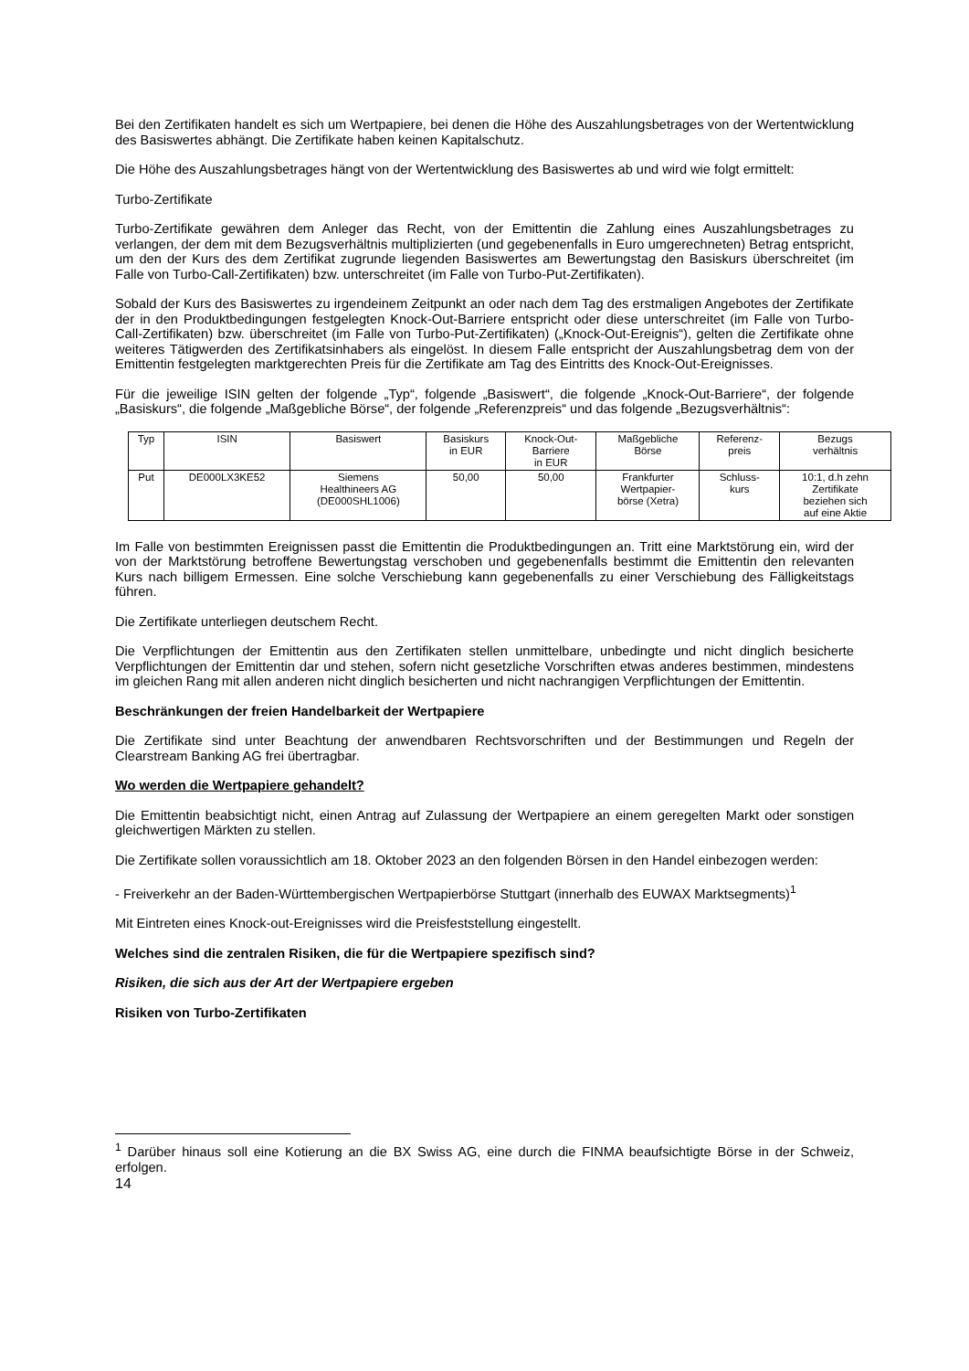Bei den Zertifikaten handelt es sich um Wertpapiere, bei denen die Höhe des Auszahlungsbetrages von der Wertentwicklung des Basiswertes abhängt. Die Zertifikate haben keinen Kapitalschutz.
Die Höhe des Auszahlungsbetrages hängt von der Wertentwicklung des Basiswertes ab und wird wie folgt ermittelt:
Turbo-Zertifikate
Turbo-Zertifikate gewähren dem Anleger das Recht, von der Emittentin die Zahlung eines Auszahlungsbetrages zu verlangen, der dem mit dem Bezugsverhältnis multiplizierten (und gegebenenfalls in Euro umgerechneten) Betrag entspricht, um den der Kurs des dem Zertifikat zugrunde liegenden Basiswertes am Bewertungstag den Basiskurs überschreitet (im Falle von Turbo-Call-Zertifikaten) bzw. unterschreitet (im Falle von Turbo-Put-Zertifikaten).
Sobald der Kurs des Basiswertes zu irgendeinem Zeitpunkt an oder nach dem Tag des erstmaligen Angebotes der Zertifikate der in den Produktbedingungen festgelegten Knock-Out-Barriere entspricht oder diese unterschreitet (im Falle von Turbo-Call-Zertifikaten) bzw. überschreitet (im Falle von Turbo-Put-Zertifikaten) („Knock-Out-Ereignis“), gelten die Zertifikate ohne weiteres Tätigwerden des Zertifikatsinhabers als eingelöst. In diesem Falle entspricht der Auszahlungsbetrag dem von der Emittentin festgelegten marktgerechten Preis für die Zertifikate am Tag des Eintritts des Knock-Out-Ereignisses.
Für die jeweilige ISIN gelten der folgende „Typ“, folgende „Basiswert“, die folgende „Knock-Out-Barriere“, der folgende „Basiskurs“, die folgende „Maßgebliche Börse“, der folgende „Referenzpreis“ und das folgende „Bezugsverhältnis“:
| Typ | ISIN | Basiswert | Basiskurs in EUR | Knock-Out- Barriere in EUR | Maßgebliche Börse | Referenz- preis | Bezugs verhältnis |
| Put | DE000LX3KE52 | Siemens Healthineers AG (DE000SHL1006) | 50,00 | 50,00 | Frankfurter Wertpapier- börse (Xetra) | Schluss- kurs | 10:1, d.h zehn Zertifikate beziehen sich auf eine Aktie |
Im Falle von bestimmten Ereignissen passt die Emittentin die Produktbedingungen an. Tritt eine Marktstörung ein, wird der von der Marktstörung betroffene Bewertungstag verschoben und gegebenenfalls bestimmt die Emittentin den relevanten Kurs nach billigem Ermessen. Eine solche Verschiebung kann gegebenenfalls zu einer Verschiebung des Fälligkeitstags führen.
Die Zertifikate unterliegen deutschem Recht.
Die Verpflichtungen der Emittentin aus den Zertifikaten stellen unmittelbare, unbedingte und nicht dinglich besicherte Verpflichtungen der Emittentin dar und stehen, sofern nicht gesetzliche Vorschriften etwas anderes bestimmen, mindestens im gleichen Rang mit allen anderen nicht dinglich besicherten und nicht nachrangigen Verpflichtungen der Emittentin.
Beschränkungen der freien Handelbarkeit der Wertpapiere
Die Zertifikate sind unter Beachtung der anwendbaren Rechtsvorschriften und der Bestimmungen und Regeln der Clearstream Banking AG frei übertragbar.
Wo werden die Wertpapiere gehandelt?
Die Emittentin beabsichtigt nicht, einen Antrag auf Zulassung der Wertpapiere an einem geregelten Markt oder sonstigen gleichwertigen Märkten zu stellen.
Die Zertifikate sollen voraussichtlich am 18. Oktober 2023 an den folgenden Börsen in den Handel einbezogen werden:
- Freiverkehr an der Baden-Württembergischen Wertpapierbörse Stuttgart (innerhalb des EUWAX Marktsegments)<sup>1</sup>
Mit Eintreten eines Knock-out-Ereignisses wird die Preisfeststellung eingestellt.
Welches sind die zentralen Risiken, die für die Wertpapiere spezifisch sind?
Risiken, die sich aus der Art der Wertpapiere ergeben
Risiken von Turbo-Zertifikaten
<sup>1</sup> Darüber hinaus soll eine Kotierung an die BX Swiss AG, eine durch die FINMA beaufsichtigte Börse in der Schweiz, erfolgen.
14